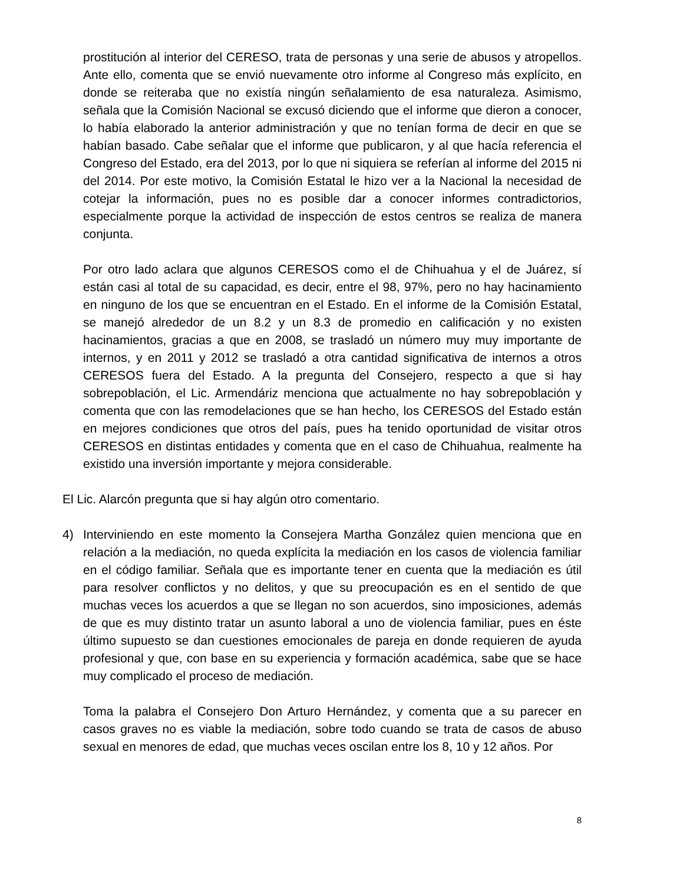prostitución al interior del CERESO, trata de personas y una serie de abusos y atropellos. Ante ello, comenta que se envió nuevamente otro informe al Congreso más explícito, en donde se reiteraba que no existía ningún señalamiento de esa naturaleza. Asimismo, señala que la Comisión Nacional se excusó diciendo que el informe que dieron a conocer, lo había elaborado la anterior administración y que no tenían forma de decir en que se habían basado. Cabe señalar que el informe que publicaron, y al que hacía referencia el Congreso del Estado, era del 2013, por lo que ni siquiera se referían al informe del 2015 ni del 2014. Por este motivo, la Comisión Estatal le hizo ver a la Nacional la necesidad de cotejar la información, pues no es posible dar a conocer informes contradictorios, especialmente porque la actividad de inspección de estos centros se realiza de manera conjunta.
Por otro lado aclara que algunos CERESOS como el de Chihuahua y el de Juárez, sí están casi al total de su capacidad, es decir, entre el 98, 97%, pero no hay hacinamiento en ninguno de los que se encuentran en el Estado. En el informe de la Comisión Estatal, se manejó alrededor de un 8.2 y un 8.3 de promedio en calificación y no existen hacinamientos, gracias a que en 2008, se trasladó un número muy muy importante de internos, y en 2011 y 2012 se trasladó a otra cantidad significativa de internos a otros CERESOS fuera del Estado. A la pregunta del Consejero, respecto a que si hay sobrepoblación, el Lic. Armendáriz menciona que actualmente no hay sobrepoblación y comenta que con las remodelaciones que se han hecho, los CERESOS del Estado están en mejores condiciones que otros del país, pues ha tenido oportunidad de visitar otros CERESOS en distintas entidades y comenta que en el caso de Chihuahua, realmente ha existido una inversión importante y mejora considerable.
El Lic. Alarcón pregunta que si hay algún otro comentario.
4) Interviniendo en este momento la Consejera Martha González quien menciona que en relación a la mediación, no queda explícita la mediación en los casos de violencia familiar en el código familiar. Señala que es importante tener en cuenta que la mediación es útil para resolver conflictos y no delitos, y que su preocupación es en el sentido de que muchas veces los acuerdos a que se llegan no son acuerdos, sino imposiciones, además de que es muy distinto tratar un asunto laboral a uno de violencia familiar, pues en éste último supuesto se dan cuestiones emocionales de pareja en donde requieren de ayuda profesional y que, con base en su experiencia y formación académica, sabe que se hace muy complicado el proceso de mediación.
Toma la palabra el Consejero Don Arturo Hernández, y comenta que a su parecer en casos graves no es viable la mediación, sobre todo cuando se trata de casos de abuso sexual en menores de edad, que muchas veces oscilan entre los 8, 10 y 12 años. Por
8